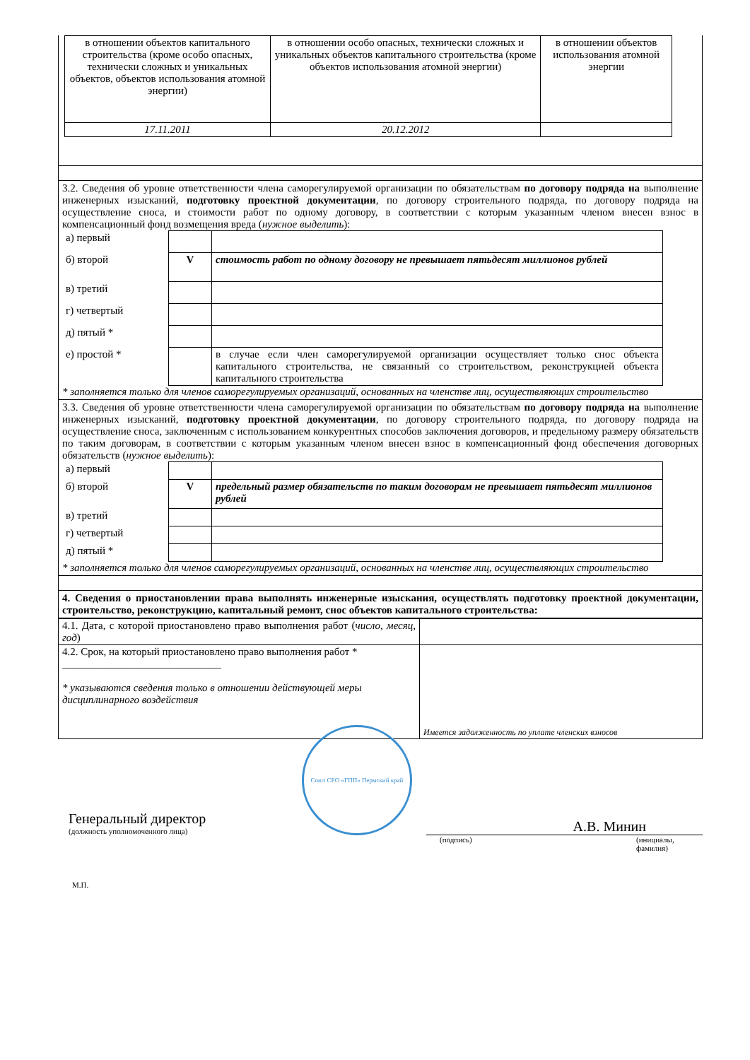| в отношении объектов капитального строительства (кроме особо опасных, технически сложных и уникальных объектов, объектов использования атомной энергии) | в отношении особо опасных, технически сложных и уникальных объектов капитального строительства (кроме объектов использования атомной энергии) | в отношении объектов использования атомной энергии |
| 17.11.2011 | 20.12.2012 | |
3.2. Сведения об уровне ответственности члена саморегулируемой организации по обязательствам по договору подряда на выполнение инженерных изысканий, подготовку проектной документации, по договору строительного подряда, по договору подряда на осуществление сноса, и стоимости работ по одному договору, в соответствии с которым указанным членом внесен взнос в компенсационный фонд возмещения вреда (нужное выделить):
| а) первый | | |
| б) второй | V | стоимость работ по одному договору не превышает пятьдесят миллионов рублей |
| в) третий | | |
| г) четвертый | | |
| д) пятый * | | |
| е) простой * | | в случае если член саморегулируемой организации осуществляет только снос объекта капитального строительства, не связанный со строительством, реконструкцией объекта капитального строительства |
* заполняется только для членов саморегулируемых организаций, основанных на членстве лиц, осуществляющих строительство
3.3. Сведения об уровне ответственности члена саморегулируемой организации по обязательствам по договору подряда на выполнение инженерных изысканий, подготовку проектной документации, по договору строительного подряда, по договору подряда на осуществление сноса, заключенным с использованием конкурентных способов заключения договоров, и предельному размеру обязательств по таким договорам, в соответствии с которым указанным членом внесен взнос в компенсационный фонд обеспечения договорных обязательств (нужное выделить):
| а) первый | | |
| б) второй | V | предельный размер обязательств по таким договорам не превышает пятьдесят миллионов рублей |
| в) третий | | |
| г) четвертый | | |
| д) пятый * | | |
* заполняется только для членов саморегулируемых организаций, основанных на членстве лиц, осуществляющих строительство
4. Сведения о приостановлении права выполнять инженерные изыскания, осуществлять подготовку проектной документации, строительство, реконструкцию, капитальный ремонт, снос объектов капитального строительства:
| 4.1. Дата, с которой приостановлено право выполнения работ ( число, месяц, год ) | |
| 4.2. Срок, на который приостановлено право выполнения работ * ______________________________ * указываются сведения только в отношении действующей меры дисциплинарного воздействия | Имеется задолженность по уплате членских взносов |
Генеральный директор
(должность уполномоченного лица)
Союз СРО «ГПП» Пермский край
А.В. Минин
(подпись) (инициалы, фамилия)
М.П.